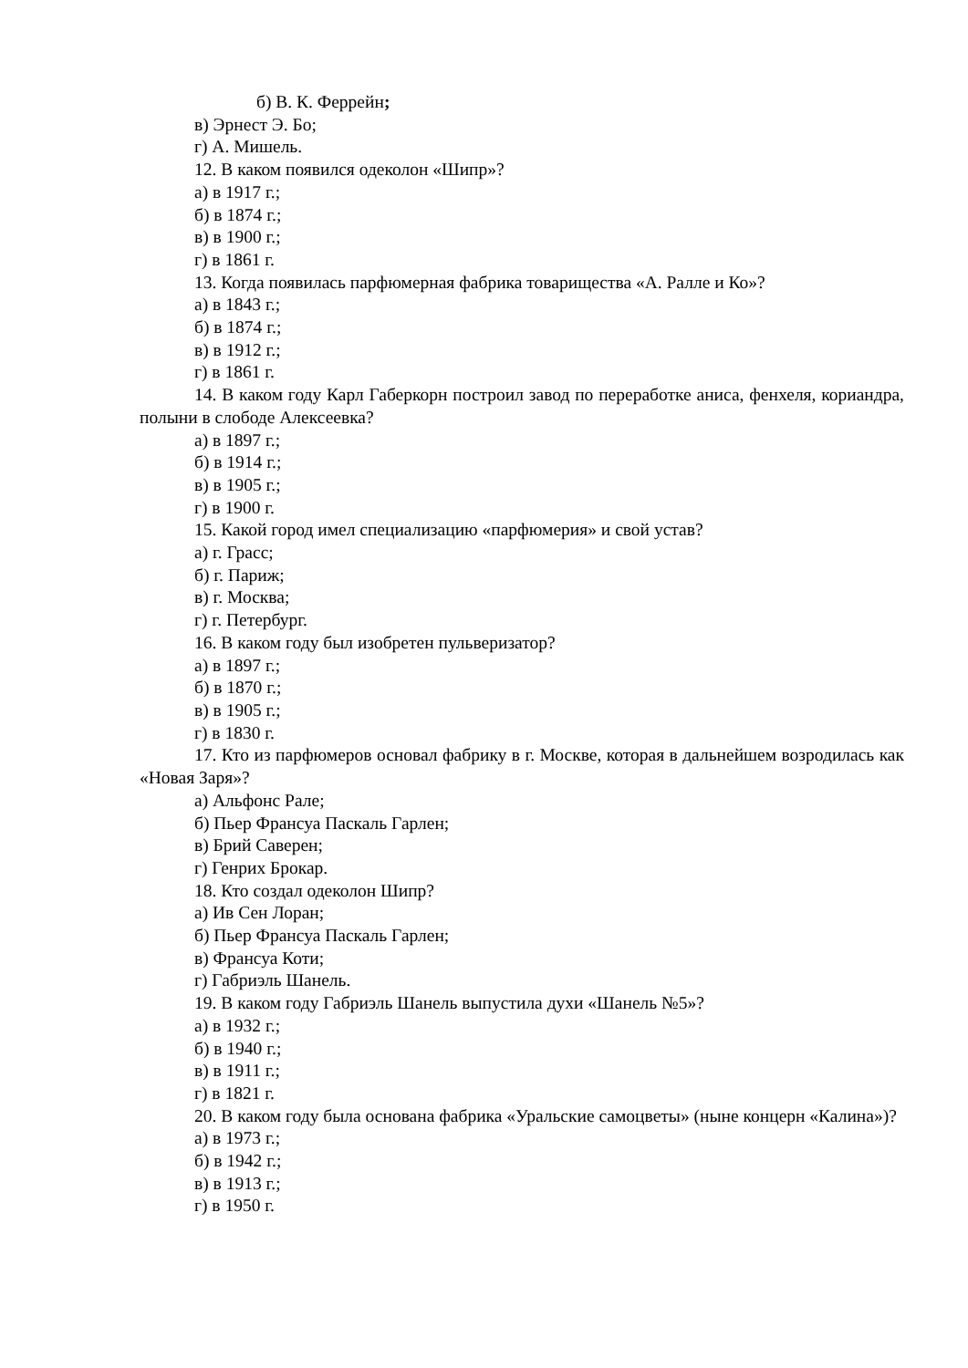б) В. К. Феррейн;
в) Эрнест Э. Бо;
г) А. Мишель.
12. В каком появился одеколон «Шипр»?
а) в 1917 г.;
б) в 1874 г.;
в) в 1900 г.;
г) в 1861 г.
13. Когда появилась парфюмерная фабрика товарищества «А. Ралле и Ко»?
а) в 1843 г.;
б) в 1874 г.;
в) в 1912 г.;
г) в 1861 г.
14. В каком году Карл Габеркорн построил завод по переработке аниса, фенхеля, кориандра, полыни в слободе Алексеевка?
а) в 1897 г.;
б) в 1914 г.;
в) в 1905 г.;
г) в 1900 г.
15. Какой город имел специализацию «парфюмерия» и свой устав?
а) г. Грасс;
б) г. Париж;
в) г. Москва;
г) г. Петербург.
16. В каком году был изобретен пульверизатор?
а) в 1897 г.;
б) в 1870 г.;
в) в 1905 г.;
г) в 1830 г.
17. Кто из парфюмеров основал фабрику в г. Москве, которая в дальнейшем возродилась как «Новая Заря»?
а) Альфонс Рале;
б) Пьер Франсуа Паскаль Гарлен;
в) Брий Саверен;
г) Генрих Брокар.
18. Кто создал одеколон Шипр?
а) Ив Сен Лоран;
б) Пьер Франсуа Паскаль Гарлен;
в) Франсуа Коти;
г) Габриэль Шанель.
19. В каком году Габриэль Шанель выпустила духи «Шанель №5»?
а) в 1932 г.;
б) в 1940 г.;
в) в 1911 г.;
г) в 1821 г.
20. В каком году была основана фабрика «Уральские самоцветы» (ныне концерн «Калина»)?
а) в 1973 г.;
б) в 1942 г.;
в) в 1913 г.;
г) в 1950 г.